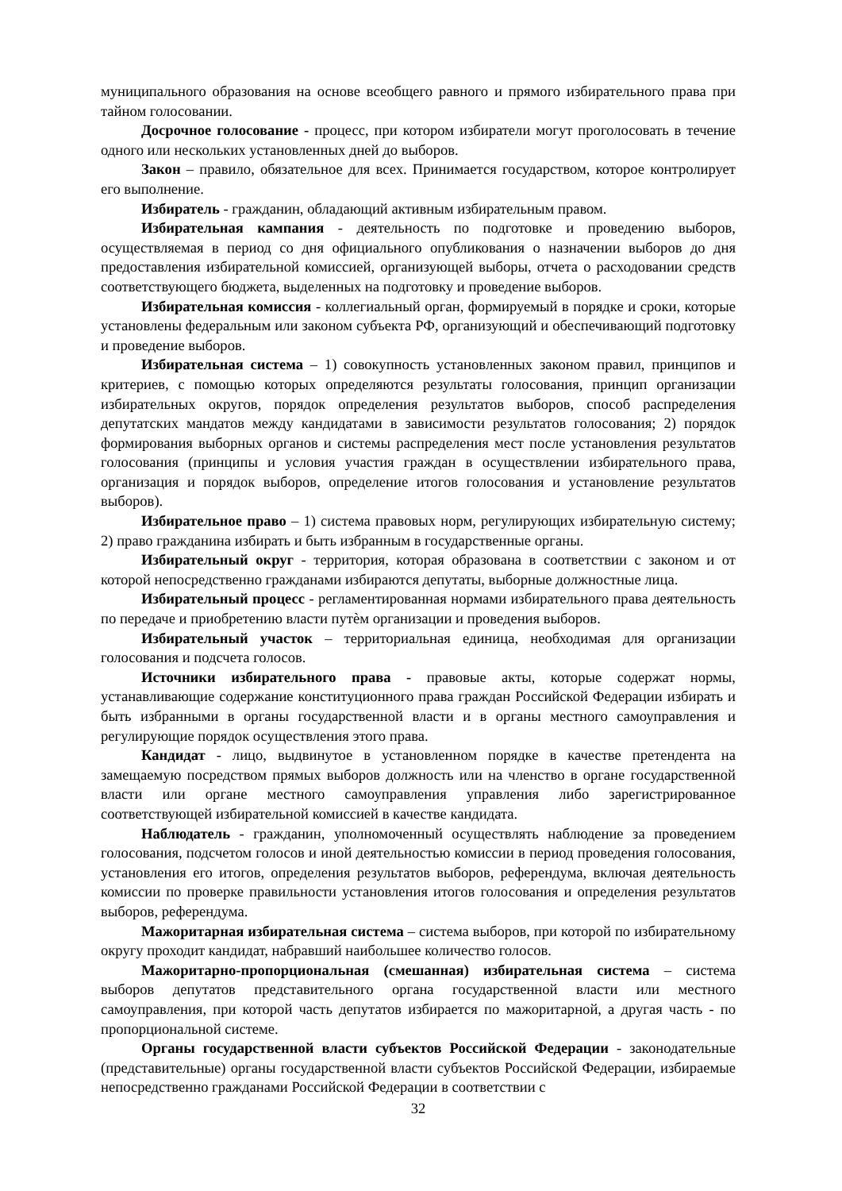муниципального образования на основе всеобщего равного и прямого избирательного права при тайном голосовании.
Досрочное голосование - процесс, при котором избиратели могут проголосовать в течение одного или нескольких установленных дней до выборов.
Закон – правило, обязательное для всех. Принимается государством, которое контролирует его выполнение.
Избиратель - гражданин, обладающий активным избирательным правом.
Избирательная кампания - деятельность по подготовке и проведению выборов, осуществляемая в период со дня официального опубликования о назначении выборов до дня предоставления избирательной комиссией, организующей выборы, отчета о расходовании средств соответствующего бюджета, выделенных на подготовку и проведение выборов.
Избирательная комиссия - коллегиальный орган, формируемый в порядке и сроки, которые установлены федеральным или законом субъекта РФ, организующий и обеспечивающий подготовку и проведение выборов.
Избирательная система – 1) совокупность установленных законом правил, принципов и критериев, с помощью которых определяются результаты голосования, принцип организации избирательных округов, порядок определения результатов выборов, способ распределения депутатских мандатов между кандидатами в зависимости результатов голосования; 2) порядок формирования выборных органов и системы распределения мест после установления результатов голосования (принципы и условия участия граждан в осуществлении избирательного права, организация и порядок выборов, определение итогов голосования и установление результатов выборов).
Избирательное право – 1) система правовых норм, регулирующих избирательную систему; 2) право гражданина избирать и быть избранным в государственные органы.
Избирательный округ - территория, которая образована в соответствии с законом и от которой непосредственно гражданами избираются депутаты, выборные должностные лица.
Избирательный процесс - регламентированная нормами избирательного права деятельность по передаче и приобретению власти путѐм организации и проведения выборов.
Избирательный участок – территориальная единица, необходимая для организации голосования и подсчета голосов.
Источники избирательного права - правовые акты, которые содержат нормы, устанавливающие содержание конституционного права граждан Российской Федерации избирать и быть избранными в органы государственной власти и в органы местного самоуправления и регулирующие порядок осуществления этого права.
Кандидат - лицо, выдвинутое в установленном порядке в качестве претендента на замещаемую посредством прямых выборов должность или на членство в органе государственной власти или органе местного самоуправления управления либо зарегистрированное соответствующей избирательной комиссией в качестве кандидата.
Наблюдатель - гражданин, уполномоченный осуществлять наблюдение за проведением голосования, подсчетом голосов и иной деятельностью комиссии в период проведения голосования, установления его итогов, определения результатов выборов, референдума, включая деятельность комиссии по проверке правильности установления итогов голосования и определения результатов выборов, референдума.
Мажоритарная избирательная система – система выборов, при которой по избирательному округу проходит кандидат, набравший наибольшее количество голосов.
Мажоритарно-пропорциональная (смешанная) избирательная система – система выборов депутатов представительного органа государственной власти или местного самоуправления, при которой часть депутатов избирается по мажоритарной, а другая часть - по пропорциональной системе.
Органы государственной власти субъектов Российской Федерации - законодательные (представительные) органы государственной власти субъектов Российской Федерации, избираемые непосредственно гражданами Российской Федерации в соответствии с
32